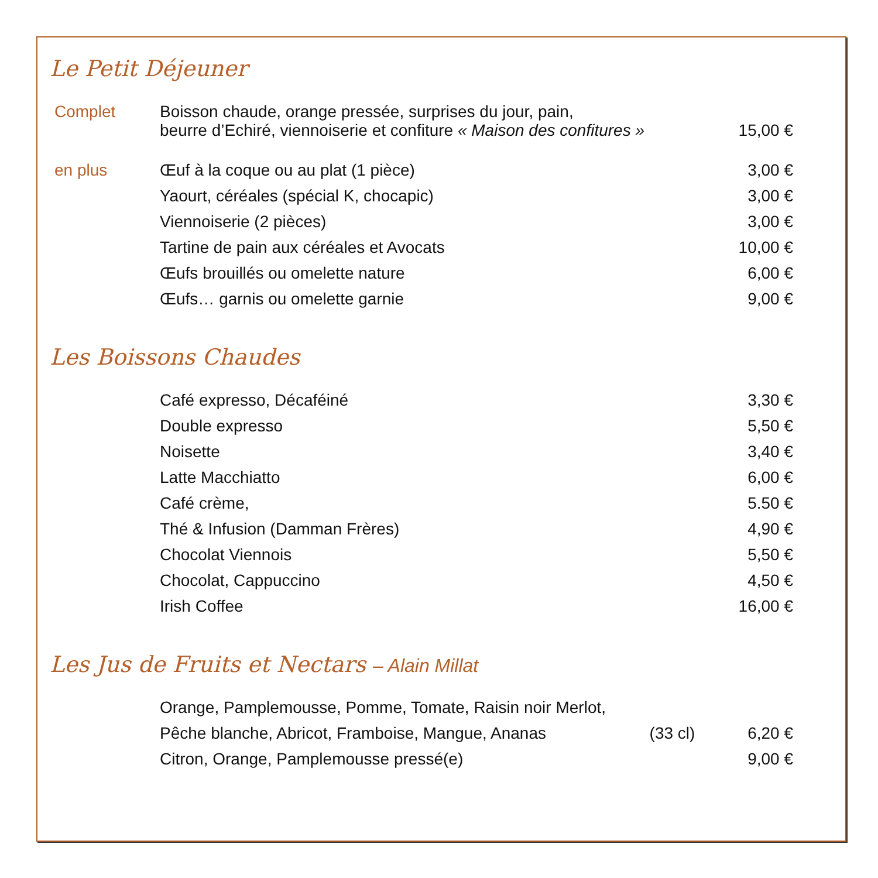Le Petit Déjeuner
| Complet | Boisson chaude, orange pressée, surprises du jour, pain, beurre d’Echiré, viennoiserie et confiture « Maison des confitures » | 15,00 € |
| en plus | Œuf à la coque ou au plat (1 pièce) | 3,00 € |
| | Yaourt, céréales (spécial K, chocapic) | 3,00 € |
| | Viennoiserie (2 pièces) | 3,00 € |
| | Tartine de pain aux céréales et Avocats | 10,00 € |
| | Œufs brouillés ou omelette nature | 6,00 € |
| | Œufs… garnis ou omelette garnie | 9,00 € |
Les Boissons Chaudes
| | Café expresso, Décaféiné | 3,30 € |
| | Double expresso | 5,50 € |
| | Noisette | 3,40 € |
| | Latte Macchiatto | 6,00 € |
| | Café crème, | 5.50 € |
| | Thé & Infusion (Damman Frères) | 4,90 € |
| | Chocolat Viennois | 5,50 € |
| | Chocolat, Cappuccino | 4,50 € |
| | Irish Coffee | 16,00 € |
Les Jus de Fruits et Nectars – Alain Millat
| | Orange, Pamplemousse, Pomme, Tomate, Raisin noir Merlot, | | |
| | Pêche blanche, Abricot, Framboise, Mangue, Ananas | (33 cl) | 6,20 € |
| | Citron, Orange, Pamplemousse pressé(e) | | 9,00 € |